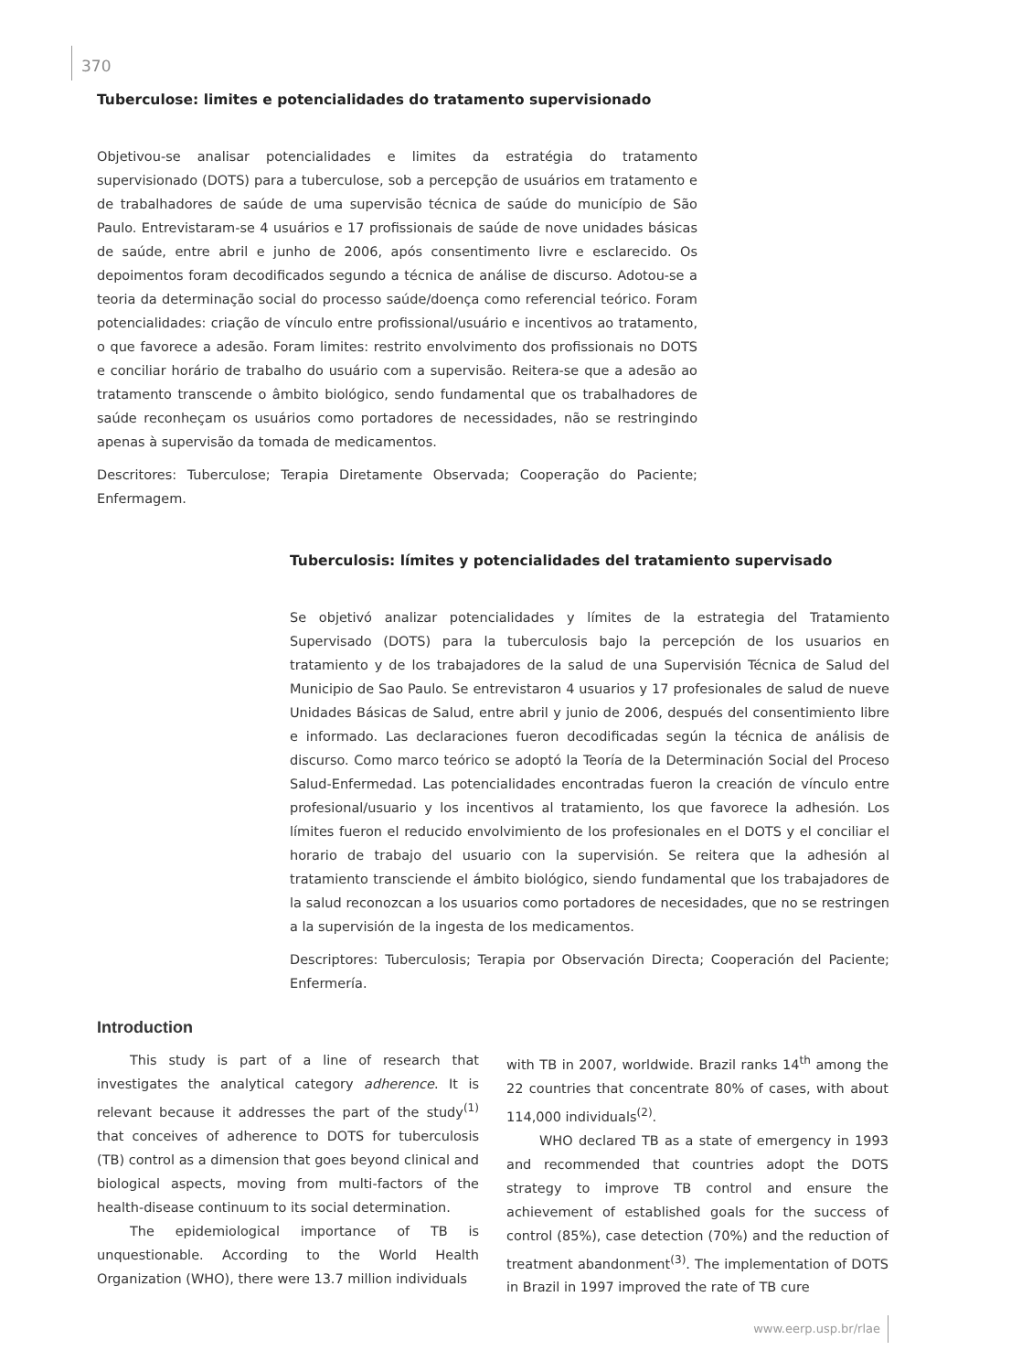370
Tuberculose: limites e potencialidades do tratamento supervisionado
Objetivou-se analisar potencialidades e limites da estratégia do tratamento supervisionado (DOTS) para a tuberculose, sob a percepção de usuários em tratamento e de trabalhadores de saúde de uma supervisão técnica de saúde do município de São Paulo. Entrevistaram-se 4 usuários e 17 profissionais de saúde de nove unidades básicas de saúde, entre abril e junho de 2006, após consentimento livre e esclarecido. Os depoimentos foram decodificados segundo a técnica de análise de discurso. Adotou-se a teoria da determinação social do processo saúde/doença como referencial teórico. Foram potencialidades: criação de vínculo entre profissional/usuário e incentivos ao tratamento, o que favorece a adesão. Foram limites: restrito envolvimento dos profissionais no DOTS e conciliar horário de trabalho do usuário com a supervisão. Reitera-se que a adesão ao tratamento transcende o âmbito biológico, sendo fundamental que os trabalhadores de saúde reconheçam os usuários como portadores de necessidades, não se restringindo apenas à supervisão da tomada de medicamentos.
Descritores: Tuberculose; Terapia Diretamente Observada; Cooperação do Paciente; Enfermagem.
Tuberculosis: límites y potencialidades del tratamiento supervisado
Se objetivó analizar potencialidades y límites de la estrategia del Tratamiento Supervisado (DOTS) para la tuberculosis bajo la percepción de los usuarios en tratamiento y de los trabajadores de la salud de una Supervisión Técnica de Salud del Municipio de Sao Paulo. Se entrevistaron 4 usuarios y 17 profesionales de salud de nueve Unidades Básicas de Salud, entre abril y junio de 2006, después del consentimiento libre e informado. Las declaraciones fueron decodificadas según la técnica de análisis de discurso. Como marco teórico se adoptó la Teoría de la Determinación Social del Proceso Salud-Enfermedad. Las potencialidades encontradas fueron la creación de vínculo entre profesional/usuario y los incentivos al tratamiento, los que favorece la adhesión. Los límites fueron el reducido envolvimiento de los profesionales en el DOTS y el conciliar el horario de trabajo del usuario con la supervisión. Se reitera que la adhesión al tratamiento transciende el ámbito biológico, siendo fundamental que los trabajadores de la salud reconozcan a los usuarios como portadores de necesidades, que no se restringen a la supervisión de la ingesta de los medicamentos.
Descriptores: Tuberculosis; Terapia por Observación Directa; Cooperación del Paciente; Enfermería.
Introduction
This study is part of a line of research that investigates the analytical category adherence. It is relevant because it addresses the part of the study<sup>(1)</sup> that conceives of adherence to DOTS for tuberculosis (TB) control as a dimension that goes beyond clinical and biological aspects, moving from multi-factors of the health-disease continuum to its social determination.
The epidemiological importance of TB is unquestionable. According to the World Health Organization (WHO), there were 13.7 million individuals
with TB in 2007, worldwide. Brazil ranks 14<sup>th</sup> among the 22 countries that concentrate 80% of cases, with about 114,000 individuals<sup>(2)</sup>.
WHO declared TB as a state of emergency in 1993 and recommended that countries adopt the DOTS strategy to improve TB control and ensure the achievement of established goals for the success of control (85%), case detection (70%) and the reduction of treatment abandonment<sup>(3)</sup>. The implementation of DOTS in Brazil in 1997 improved the rate of TB cure
www.eerp.usp.br/rlae